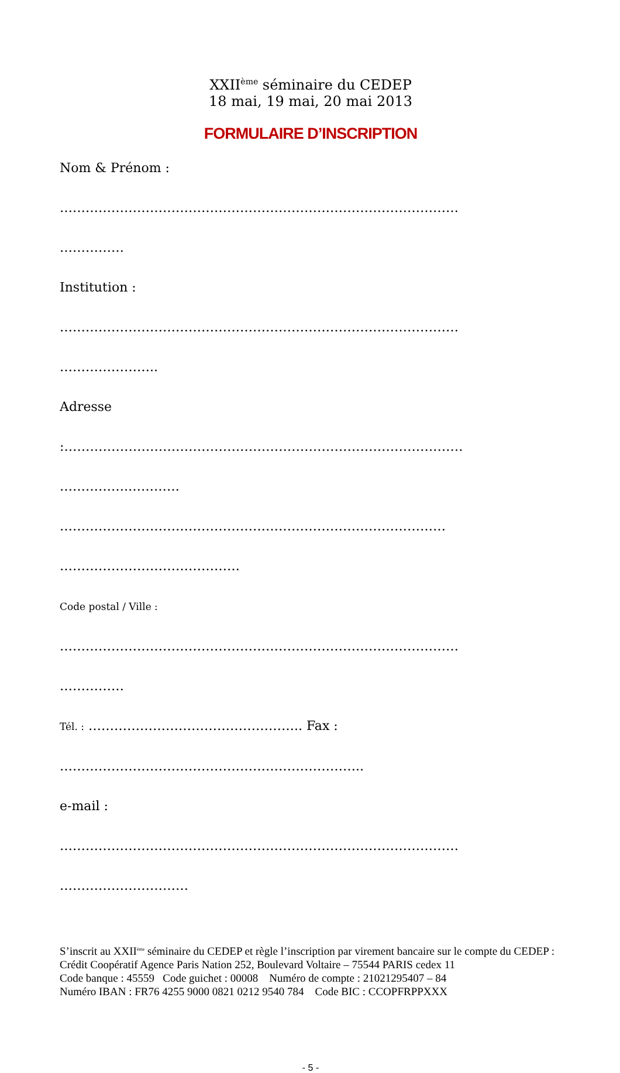XXII<sup>ème</sup> séminaire du CEDEP
18 mai, 19 mai, 20 mai 2013
FORMULAIRE D’INSCRIPTION
Nom & Prénom :
…………………………………………………………………………………
……………
Institution :
…………………………………………………………………………………
…………………..
Adresse
:…………………………………………………………………………………
…………….…………
………………………………………………………………………………
……………………………………
Code postal / Ville :
…………………………………………………………………………………
……………
Tél. : ………………………………………….. Fax :
……………………………………………………………..
e-mail :
…………………………………………………………………………………
…………………………
S’inscrit au XXII<sup>ème</sup> séminaire du CEDEP et règle l’inscription par virement bancaire sur le compte du CEDEP :
Crédit Coopératif Agence Paris Nation 252, Boulevard Voltaire – 75544 PARIS cedex 11
Code banque : 45559 Code guichet : 00008 Numéro de compte : 21021295407 – 84
Numéro IBAN : FR76 4255 9000 0821 0212 9540 784 Code BIC : CCOPFRPPXXX
- 5 -